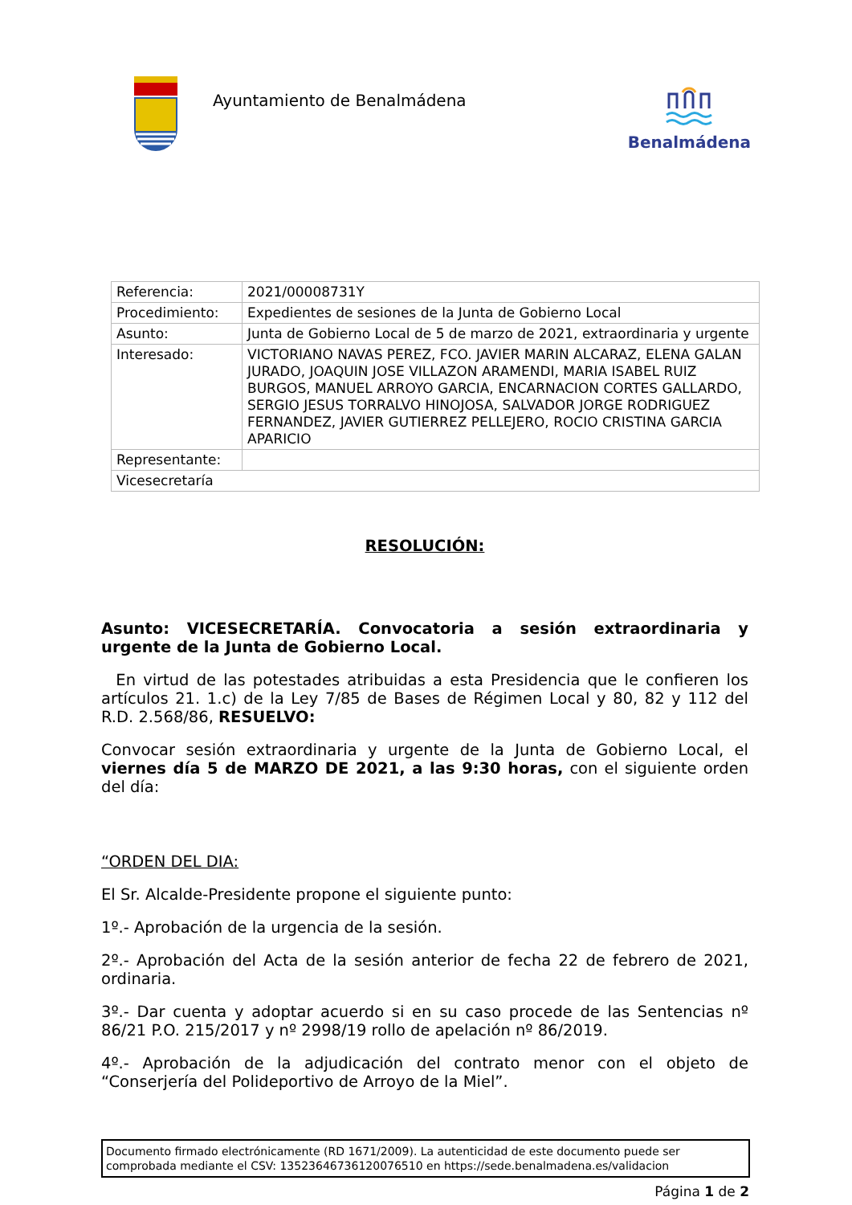Ayuntamiento de Benalmádena Benalmádena
| Referencia: | 2021/00008731Y |
| Procedimiento: | Expedientes de sesiones de la Junta de Gobierno Local |
| Asunto: | Junta de Gobierno Local de 5 de marzo de 2021, extraordinaria y urgente |
| Interesado: | VICTORIANO NAVAS PEREZ, FCO. JAVIER MARIN ALCARAZ, ELENA GALAN JURADO, JOAQUIN JOSE VILLAZON ARAMENDI, MARIA ISABEL RUIZ BURGOS, MANUEL ARROYO GARCIA, ENCARNACION CORTES GALLARDO, SERGIO JESUS TORRALVO HINOJOSA, SALVADOR JORGE RODRIGUEZ FERNANDEZ, JAVIER GUTIERREZ PELLEJERO, ROCIO CRISTINA GARCIA APARICIO |
| Representante: | |
| Vicesecretaría | |
RESOLUCIÓN:
Asunto: VICESECRETARÍA. Convocatoria a sesión extraordinaria y urgente de la Junta de Gobierno Local.
En virtud de las potestades atribuidas a esta Presidencia que le confieren los artículos 21. 1.c) de la Ley 7/85 de Bases de Régimen Local y 80, 82 y 112 del R.D. 2.568/86, RESUELVO:
Convocar sesión extraordinaria y urgente de la Junta de Gobierno Local, el viernes día 5 de MARZO DE 2021, a las 9:30 horas, con el siguiente orden del día:
“ORDEN DEL DIA:
El Sr. Alcalde-Presidente propone el siguiente punto:
1º.- Aprobación de la urgencia de la sesión.
2º.- Aprobación del Acta de la sesión anterior de fecha 22 de febrero de 2021, ordinaria.
3º.- Dar cuenta y adoptar acuerdo si en su caso procede de las Sentencias nº 86/21 P.O. 215/2017 y nº 2998/19 rollo de apelación nº 86/2019.
4º.- Aprobación de la adjudicación del contrato menor con el objeto de “Conserjería del Polideportivo de Arroyo de la Miel”.
Documento firmado electrónicamente (RD 1671/2009). La autenticidad de este documento puede ser comprobada mediante el CSV: 13523646736120076510 en https://sede.benalmadena.es/validacion
Página 1 de 2